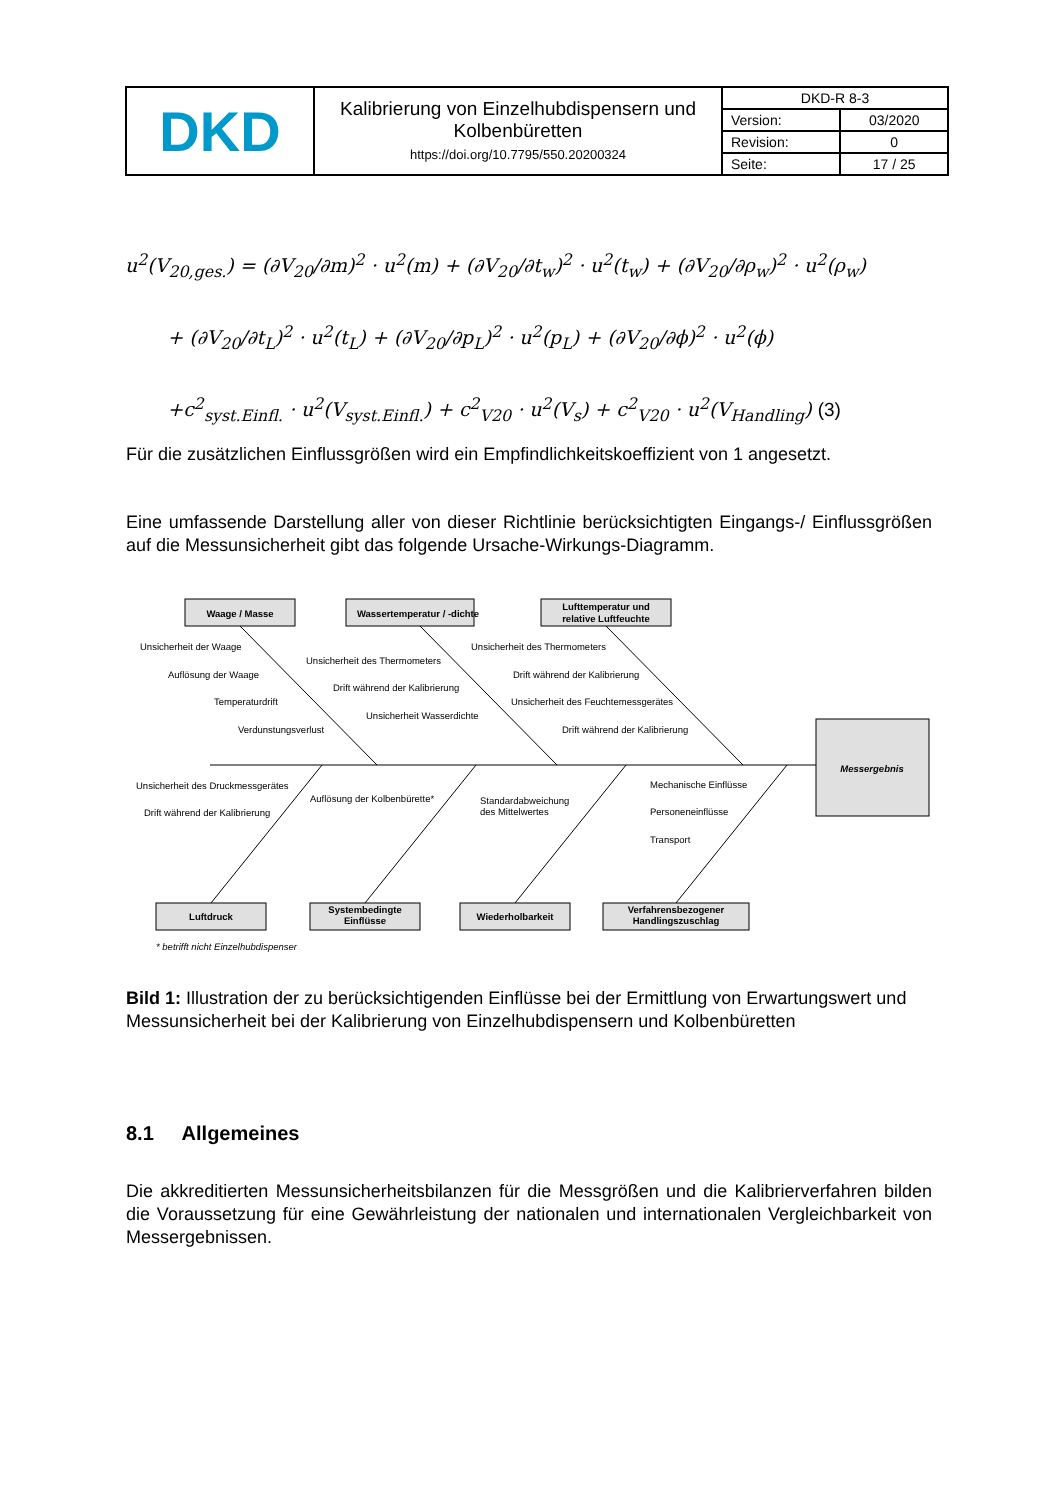| DKD | Kalibrierung von Einzelhubdispensern und Kolbenbüretten https://doi.org/10.7795/550.20200324 | DKD-R 8-3 | |
| | | Version: | 03/2020 |
| | | Revision: | 0 |
| | | Seite: | 17 / 25 |
u<sup>2</sup>(V<sub>20,ges.</sub>) = (∂V<sub>20</sub>/∂m)<sup>2</sup> · u<sup>2</sup>(m) + (∂V<sub>20</sub>/∂t<sub>w</sub>)<sup>2</sup> · u<sup>2</sup>(t<sub>w</sub>) + (∂V<sub>20</sub>/∂ρ<sub>w</sub>)<sup>2</sup> · u<sup>2</sup>(ρ<sub>w</sub>)
+ (∂V<sub>20</sub>/∂t<sub>L</sub>)<sup>2</sup> · u<sup>2</sup>(t<sub>L</sub>) + (∂V<sub>20</sub>/∂p<sub>L</sub>)<sup>2</sup> · u<sup>2</sup>(p<sub>L</sub>) + (∂V<sub>20</sub>/∂ϕ)<sup>2</sup> · u<sup>2</sup>(ϕ)
+c<sup>2</sup><sub>syst.Einfl.</sub> · u<sup>2</sup>(V<sub>syst.Einfl.</sub>) + c<sup>2</sup><sub>V20</sub> · u<sup>2</sup>(V<sub>s</sub>) + c<sup>2</sup><sub>V20</sub> · u<sup>2</sup>(V<sub>Handling</sub>) (3)
Für die zusätzlichen Einflussgrößen wird ein Empfindlichkeitskoeffizient von 1 angesetzt.
Eine umfassende Darstellung aller von dieser Richtlinie berücksichtigten Eingangs-/ Einflussgrößen auf die Messunsicherheit gibt das folgende Ursache-Wirkungs-Diagramm.
Waage / Masse
Wassertemperatur / -dichte
Lufttemperatur und
relative Luftfeuchte
Messergebnis
Luftdruck
Systembedingte
Einflüsse
Wiederholbarkeit
Verfahrensbezogener
Handlingszuschlag
Unsicherheit der Waage
Auflösung der Waage
Temperaturdrift
Verdunstungsverlust
Unsicherheit des Thermometers
Drift während der Kalibrierung
Unsicherheit Wasserdichte
Unsicherheit des Thermometers
Drift während der Kalibrierung
Unsicherheit des Feuchtemessgerätes
Drift während der Kalibrierung
Unsicherheit des Druckmessgerätes
Drift während der Kalibrierung
Auflösung der Kolbenbürette*
Standardabweichung
des Mittelwertes
Mechanische Einflüsse
Personeneinflüsse
Transport
* betrifft nicht Einzelhubdispenser
Bild 1: Illustration der zu berücksichtigenden Einflüsse bei der Ermittlung von Erwartungswert und Messunsicherheit bei der Kalibrierung von Einzelhubdispensern und Kolbenbüretten
8.1 Allgemeines
Die akkreditierten Messunsicherheitsbilanzen für die Messgrößen und die Kalibrierverfahren bilden die Voraussetzung für eine Gewährleistung der nationalen und internationalen Vergleichbarkeit von Messergebnissen.